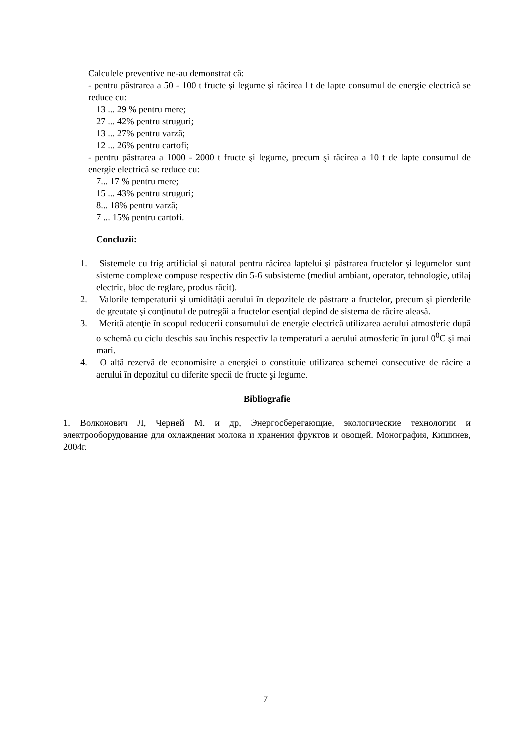Calculele preventive ne-au demonstrat că:
- pentru păstrarea a 50 - 100 t fructe şi legume şi răcirea l t de lapte consumul de energie electrică se reduce cu:
13 ... 29 % pentru mere;
27 ... 42% pentru struguri;
13 ... 27% pentru varză;
12 ... 26% pentru cartofi;
- pentru păstrarea a 1000 - 2000 t fructe şi legume, precum şi răcirea a 10 t de lapte consumul de energie electrică se reduce cu:
7... 17 % pentru mere;
15 ... 43% pentru struguri;
8... 18% pentru varză;
7 ... 15% pentru cartofi.
Concluzii:
1. Sistemele cu frig artificial şi natural pentru răcirea laptelui şi păstrarea fructelor şi legumelor sunt sisteme complexe compuse respectiv din 5-6 subsisteme (mediul ambiant, operator, tehnologie, utilaj electric, bloc de reglare, produs răcit).
2. Valorile temperaturii şi umidităţii aerului în depozitele de păstrare a fructelor, precum şi pierderile de greutate şi conţinutul de putregăi a fructelor esenţial depind de sistema de răcire aleasă.
3. Merită atenţie în scopul reducerii consumului de energie electrică utilizarea aerului atmosferic după o schemă cu ciclu deschis sau închis respectiv la temperaturi a aerului atmosferic în jurul 0<sup>0</sup>C şi mai mari.
4. O altă rezervă de economisire a energiei o constituie utilizarea schemei consecutive de răcire a aerului în depozitul cu diferite specii de fructe şi legume.
Bibliografie
1. Волконович Л, Черней М. и др, Энергосберегающие, экологические технологии и электрооборудование для охлаждения молока и хранения фруктов и овощей. Монография, Кишинев, 2004г.
7